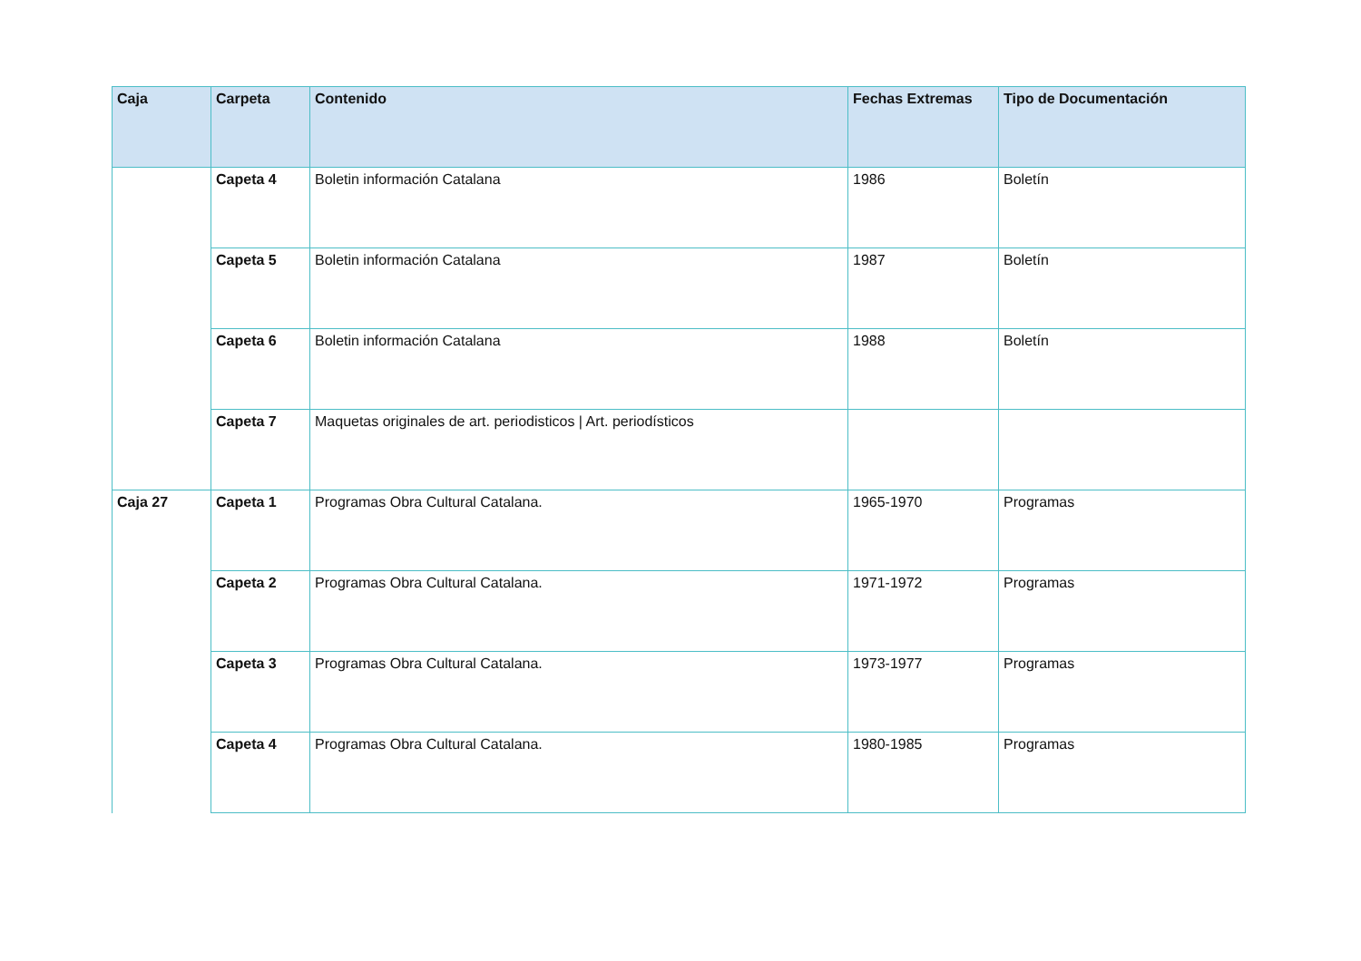| Caja | Carpeta | Contenido | Fechas Extremas | Tipo de Documentación |
| --- | --- | --- | --- | --- |
| | Capeta 4 | Boletin información Catalana | 1986 | Boletín |
| | Capeta 5 | Boletin información Catalana | 1987 | Boletín |
| | Capeta 6 | Boletin información Catalana | 1988 | Boletín |
| | Capeta 7 | Maquetas originales de art. periodisticos / Art. periodísticos | | |
| Caja 27 | Capeta 1 | Programas Obra Cultural Catalana. | 1965-1970 | Programas |
| | Capeta 2 | Programas Obra Cultural Catalana. | 1971-1972 | Programas |
| | Capeta 3 | Programas Obra Cultural Catalana. | 1973-1977 | Programas |
| | Capeta 4 | Programas Obra Cultural Catalana. | 1980-1985 | Programas |